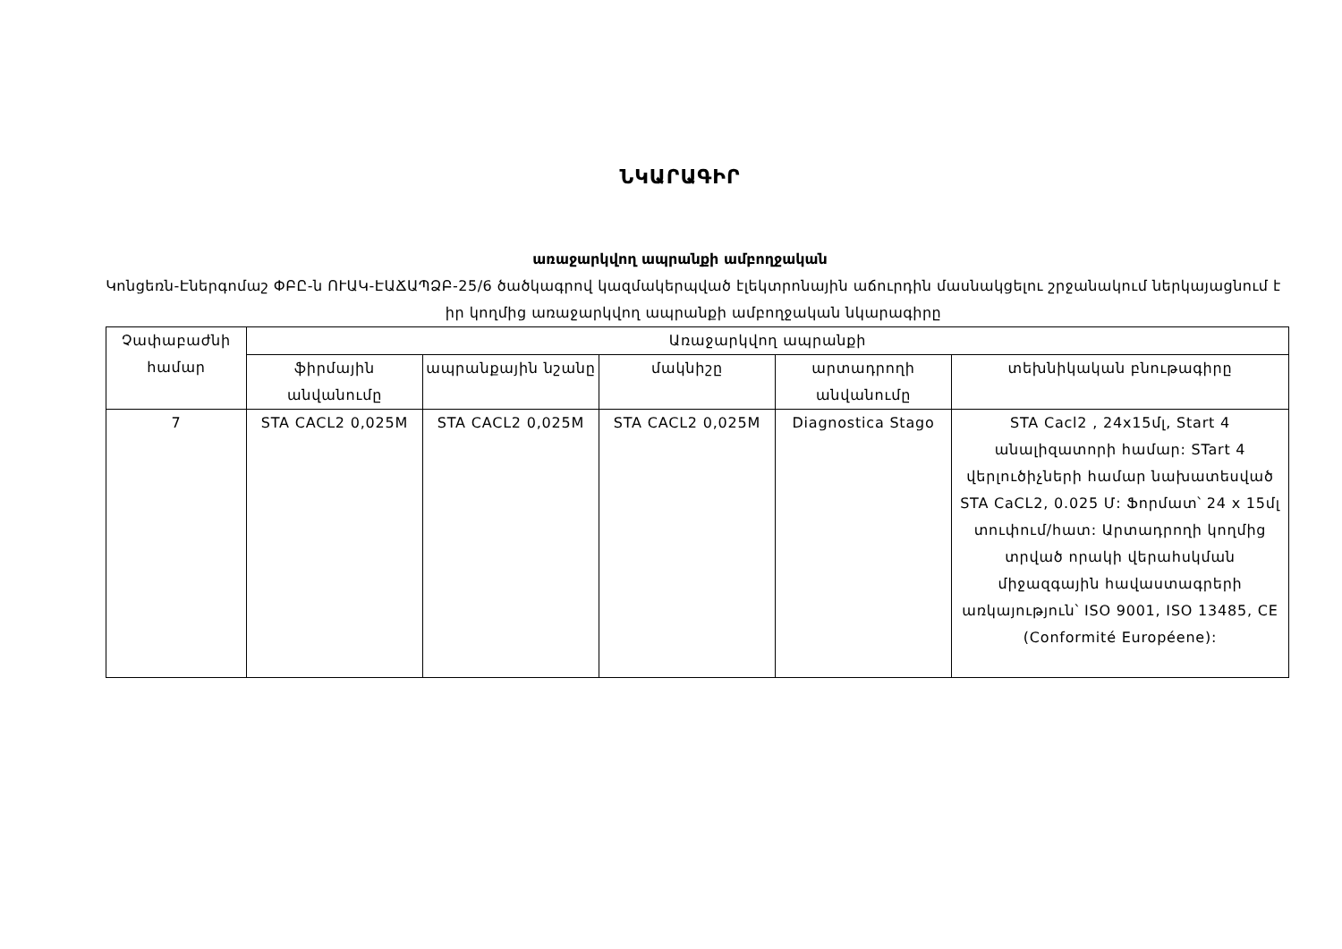ՆԿԱՐԱԳԻՐ
առաջարկվող ապրանքի ամբողջական
Կոնցեռն-Էներգոմաշ ՓԲԸ-ն ՈՒԱԿ-ԷԱՃԱՊՁԲ-25/6 ծածկագրով կազմակերպված էլեկտրոնային աճուրդին մասնակցելու շրջանակում ներկայացնում է իր կողմից առաջարկվող ապրանքի ամբողջական նկարագիրը
| Չափաբաժնի համար | Առաջարկվող ապրանքի | | | | |
| --- | --- | --- | --- | --- | --- |
| | ֆիրմային անվանումը | ապրանքային նշանը | մակնիշը | արտադրողի անվանումը | տեխնիկական բնութագիրը |
| 7 | STA CACL2 0,025M | STA CACL2 0,025M | STA CACL2 0,025M | Diagnostica Stago | STA Cacl2 , 24x15մլ, Start 4 անալիզատորի համար: STart 4 վերլուծիչների համար նախատեսված STA CaCL2, 0.025 Մ: Ֆորմատ՝ 24 x 15մլ տուփում/հատ: Արտադրողի կողմից տրված որակի վերահսկման միջազգային հավաստագրերի առկայություն՝ ISO 9001, ISO 13485, CE (Conformité Européene): |